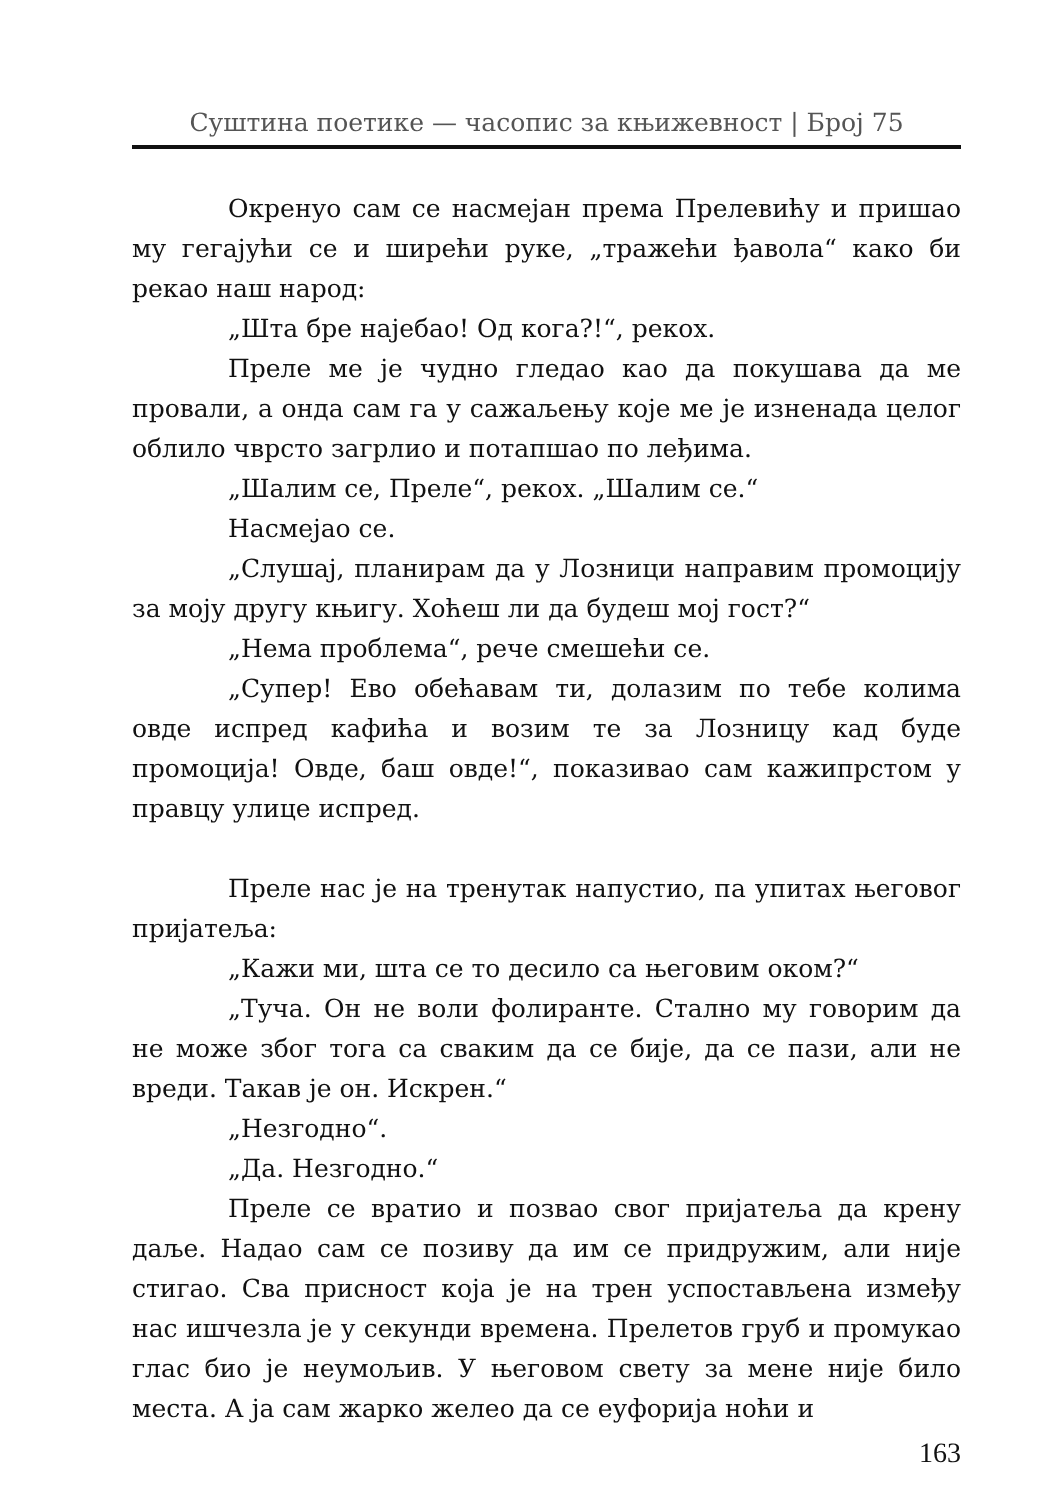Суштина поетике — часопис за књижевност | Број 75
Окренуо сам се насмејан према Прелевићу и пришао му гегајући се и ширећи руке, „тражећи ђавола“ како би рекао наш народ:
„Шта бре најебао! Од кога?!“, рекох.
Преле ме је чудно гледао као да покушава да ме провали, а онда сам га у сажаљењу које ме је изненада целог облило чврсто загрлио и потапшао по леђима.
„Шалим се, Преле“, рекох. „Шалим се.“
Насмејао се.
„Слушај, планирам да у Лозници направим промоцију за моју другу књигу. Хоћеш ли да будеш мој гост?“
„Нема проблема“, рече смешећи се.
„Супер! Ево обећавам ти, долазим по тебе колима овде испред кафића и возим те за Лозницу кад буде промоција! Овде, баш овде!“, показивао сам кажипрстом у правцу улице испред.
Преле нас је на тренутак напустио, па упитах његовог пријатеља:
„Кажи ми, шта се то десило са његовим оком?“
„Туча. Он не воли фолиранте. Стално му говорим да не може због тога са сваким да се бије, да се пази, али не вреди. Такав је он. Искрен.“
„Незгодно“.
„Да. Незгодно.“
Преле се вратио и позвао свог пријатеља да крену даље. Надао сам се позиву да им се придружим, али није стигао. Сва присност која је на трен успостављена између нас ишчезла је у секунди времена. Прелетов груб и промукао глас био је неумољив. У његовом свету за мене није било места. А ја сам жарко желео да се еуфорија ноћи и
163